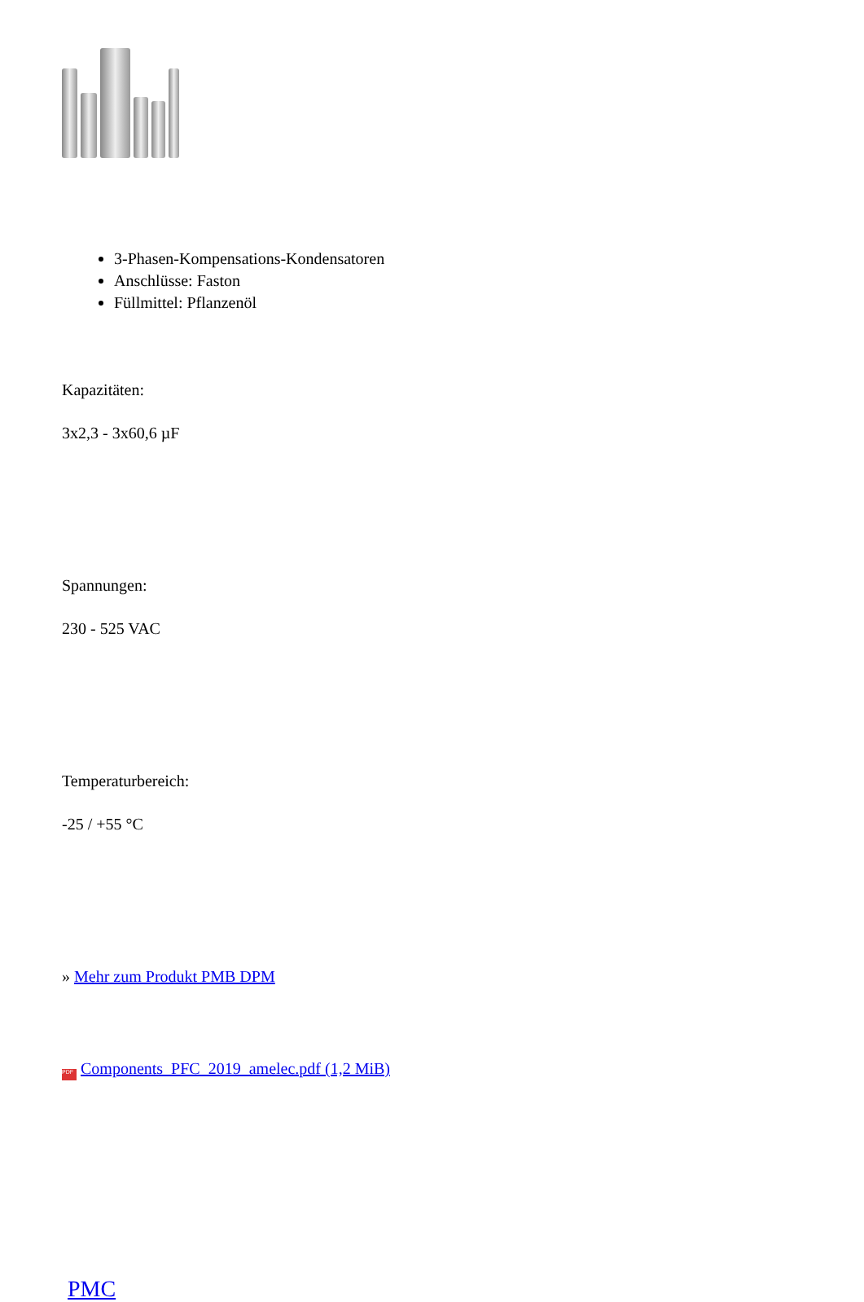3-Phasen-Kompensations-Kondensatoren
Anschlüsse: Faston
Füllmittel: Pflanzenöl
Kapazitäten:
3x2,3 - 3x60,6 µF
Spannungen:
230 - 525 VAC
Temperaturbereich:
-25 / +55 °C
» Mehr zum Produkt PMB DPM
PDF Components_PFC_2019_amelec.pdf (1,2 MiB)
PMC